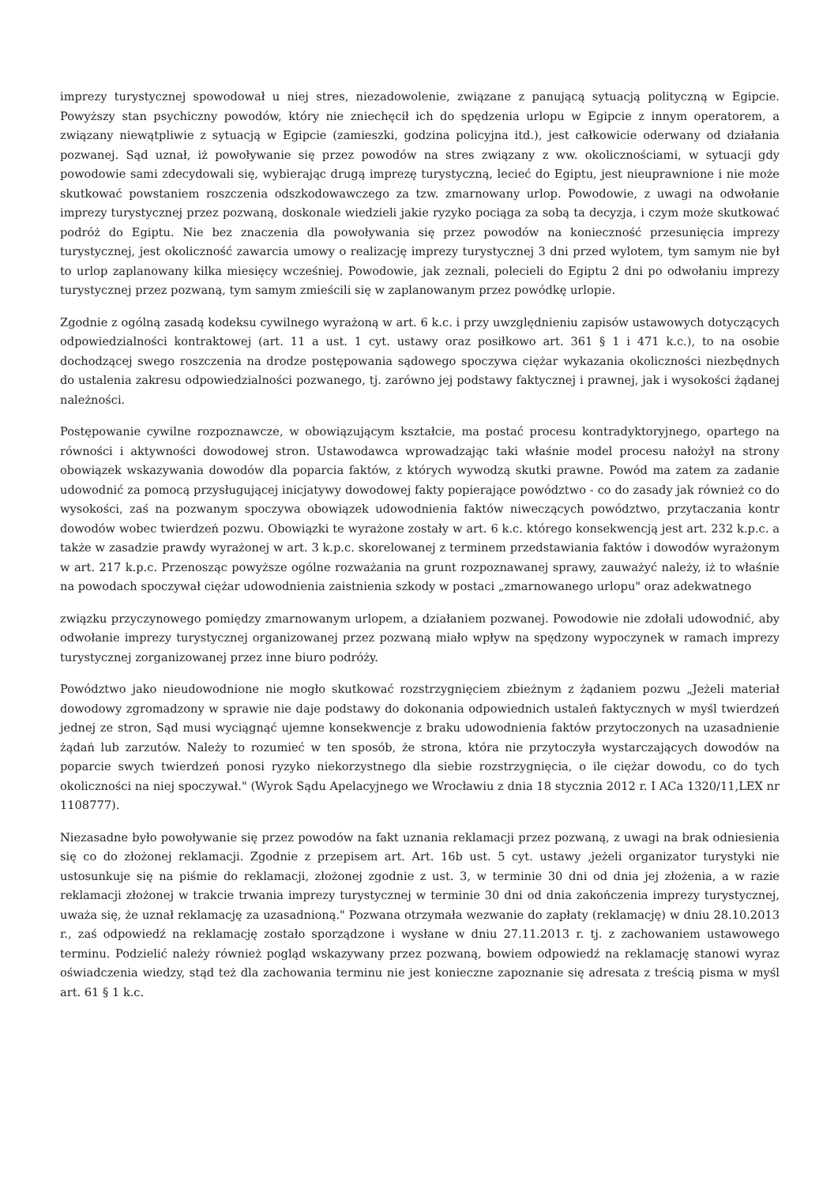imprezy turystycznej spowodował u niej stres, niezadowolenie, związane z panującą sytuacją polityczną w Egipcie. Powyższy stan psychiczny powodów, który nie zniechęcił ich do spędzenia urlopu w Egipcie z innym operatorem, a związany niewątpliwie z sytuacją w Egipcie (zamieszki, godzina policyjna itd.), jest całkowicie oderwany od działania pozwanej. Sąd uznał, iż powoływanie się przez powodów na stres związany z ww. okolicznościami, w sytuacji gdy powodowie sami zdecydowali się, wybierając drugą imprezę turystyczną, lecieć do Egiptu, jest nieuprawnione i nie może skutkować powstaniem roszczenia odszkodowawczego za tzw. zmarnowany urlop. Powodowie, z uwagi na odwołanie imprezy turystycznej przez pozwaną, doskonale wiedzieli jakie ryzyko pociąga za sobą ta decyzja, i czym może skutkować podróż do Egiptu. Nie bez znaczenia dla powoływania się przez powodów na konieczność przesunięcia imprezy turystycznej, jest okoliczność zawarcia umowy o realizację imprezy turystycznej 3 dni przed wylotem, tym samym nie był to urlop zaplanowany kilka miesięcy wcześniej. Powodowie, jak zeznali, polecieli do Egiptu 2 dni po odwołaniu imprezy turystycznej przez pozwaną, tym samym zmieścili się w zaplanowanym przez powódkę urlopie.
Zgodnie z ogólną zasadą kodeksu cywilnego wyrażoną w art. 6 k.c. i przy uwzględnieniu zapisów ustawowych dotyczących odpowiedzialności kontraktowej (art. 11 a ust. 1 cyt. ustawy oraz posiłkowo art. 361 § 1 i 471 k.c.), to na osobie dochodzącej swego roszczenia na drodze postępowania sądowego spoczywa ciężar wykazania okoliczności niezbędnych do ustalenia zakresu odpowiedzialności pozwanego, tj. zarówno jej podstawy faktycznej i prawnej, jak i wysokości żądanej należności.
Postępowanie cywilne rozpoznawcze, w obowiązującym kształcie, ma postać procesu kontradyktoryjnego, opartego na równości i aktywności dowodowej stron. Ustawodawca wprowadzając taki właśnie model procesu nałożył na strony obowiązek wskazywania dowodów dla poparcia faktów, z których wywodzą skutki prawne. Powód ma zatem za zadanie udowodnić za pomocą przysługującej inicjatywy dowodowej fakty popierające powództwo - co do zasady jak również co do wysokości, zaś na pozwanym spoczywa obowiązek udowodnienia faktów niweczących powództwo, przytaczania kontr dowodów wobec twierdzeń pozwu. Obowiązki te wyrażone zostały w art. 6 k.c. którego konsekwencją jest art. 232 k.p.c. a także w zasadzie prawdy wyrażonej w art. 3 k.p.c. skorelowanej z terminem przedstawiania faktów i dowodów wyrażonym w art. 217 k.p.c. Przenosząc powyższe ogólne rozważania na grunt rozpoznawanej sprawy, zauważyć należy, iż to właśnie na powodach spoczywał ciężar udowodnienia zaistnienia szkody w postaci „zmarnowanego urlopu" oraz adekwatnego
związku przyczynowego pomiędzy zmarnowanym urlopem, a działaniem pozwanej. Powodowie nie zdołali udowodnić, aby odwołanie imprezy turystycznej organizowanej przez pozwaną miało wpływ na spędzony wypoczynek w ramach imprezy turystycznej zorganizowanej przez inne biuro podróży.
Powództwo jako nieudowodnione nie mogło skutkować rozstrzygnięciem zbieżnym z żądaniem pozwu „Jeżeli materiał dowodowy zgromadzony w sprawie nie daje podstawy do dokonania odpowiednich ustaleń faktycznych w myśl twierdzeń jednej ze stron, Sąd musi wyciągnąć ujemne konsekwencje z braku udowodnienia faktów przytoczonych na uzasadnienie żądań lub zarzutów. Należy to rozumieć w ten sposób, że strona, która nie przytoczyła wystarczających dowodów na poparcie swych twierdzeń ponosi ryzyko niekorzystnego dla siebie rozstrzygnięcia, o ile ciężar dowodu, co do tych okoliczności na niej spoczywał." (Wyrok Sądu Apelacyjnego we Wrocławiu z dnia 18 stycznia 2012 r. I ACa 1320/11,LEX nr 1108777).
Niezasadne było powoływanie się przez powodów na fakt uznania reklamacji przez pozwaną, z uwagi na brak odniesienia się co do złożonej reklamacji. Zgodnie z przepisem art. Art. 16b ust. 5 cyt. ustawy ,jeżeli organizator turystyki nie ustosunkuje się na piśmie do reklamacji, złożonej zgodnie z ust. 3, w terminie 30 dni od dnia jej złożenia, a w razie reklamacji złożonej w trakcie trwania imprezy turystycznej w terminie 30 dni od dnia zakończenia imprezy turystycznej, uważa się, że uznał reklamację za uzasadnioną." Pozwana otrzymała wezwanie do zapłaty (reklamację) w dniu 28.10.2013 r., zaś odpowiedź na reklamację zostało sporządzone i wysłane w dniu 27.11.2013 r. tj. z zachowaniem ustawowego terminu. Podzielić należy również pogląd wskazywany przez pozwaną, bowiem odpowiedź na reklamację stanowi wyraz oświadczenia wiedzy, stąd też dla zachowania terminu nie jest konieczne zapoznanie się adresata z treścią pisma w myśl art. 61 § 1 k.c.